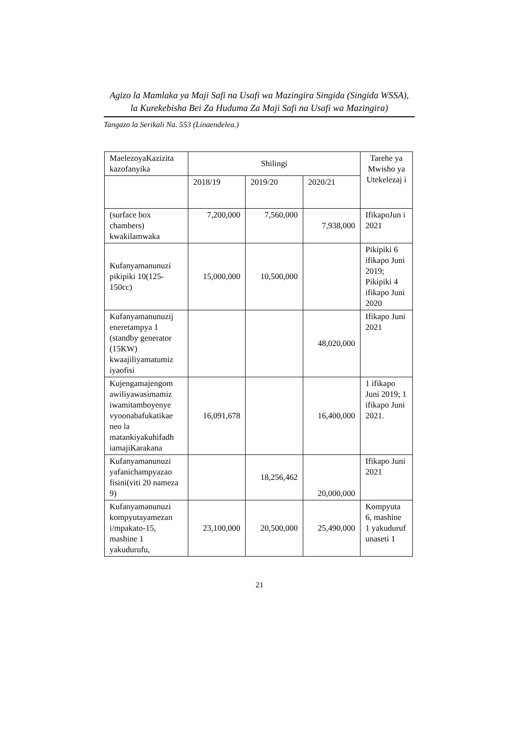Agizo la Mamlaka ya Maji Safi na Usafi wa Mazingira Singida (Singida WSSA),
la Kurekebisha Bei Za Huduma Za Maji Safi na Usafi wa Mazingira)
Tangazo la Serikali Na. 553 (Linaendelea.)
| MaelezoyaKazizita kazofanyika | Shilingi | | | Tarehe ya Mwisho ya Utekelezaj i |
| --- | --- | --- | --- | --- |
| | 2018/19 | 2019/20 | 2020/21 | |
| (surface box chambers) kwakilamwaka | 7,200,000 | 7,560,000 | 7,938,000 | IfikapoJun i 2021 |
| Kufanyamanunuzi pikipiki 10(125-150cc) | 15,000,000 | 10,500,000 | | Pikipiki 6 ifikapo Juni 2019; Pikipiki 4 ifikapo Juni 2020 |
| Kufanyamanunuzij eneretampya 1 (standby generator (15KW) kwaajiliyamatumiz iyaofisi | | | 48,020,000 | Ifikapo Juni 2021 |
| Kujengamajengom awiliyawasimamiz iwamitamboyenye vyoonabafukatikae neo la matankiyakuhifadh iamajiKarakana | 16,091,678 | | 16,400,000 | 1 ifikapo Juni 2019; 1 ifikapo Juni 2021. |
| Kufanyamanunuzi yafanichampyazao fisini(viti 20 nameza 9) | | 18,256,462 | 20,000,000 | Ifikapo Juni 2021 |
| Kufanyamanunuzi kompyutayamezan i/mpakato-15, mashine 1 yakudurufu, | 23,100,000 | 20,500,000 | 25,490,000 | Kompyuta 6, mashine 1 yakuduruf unaseti 1 |
21